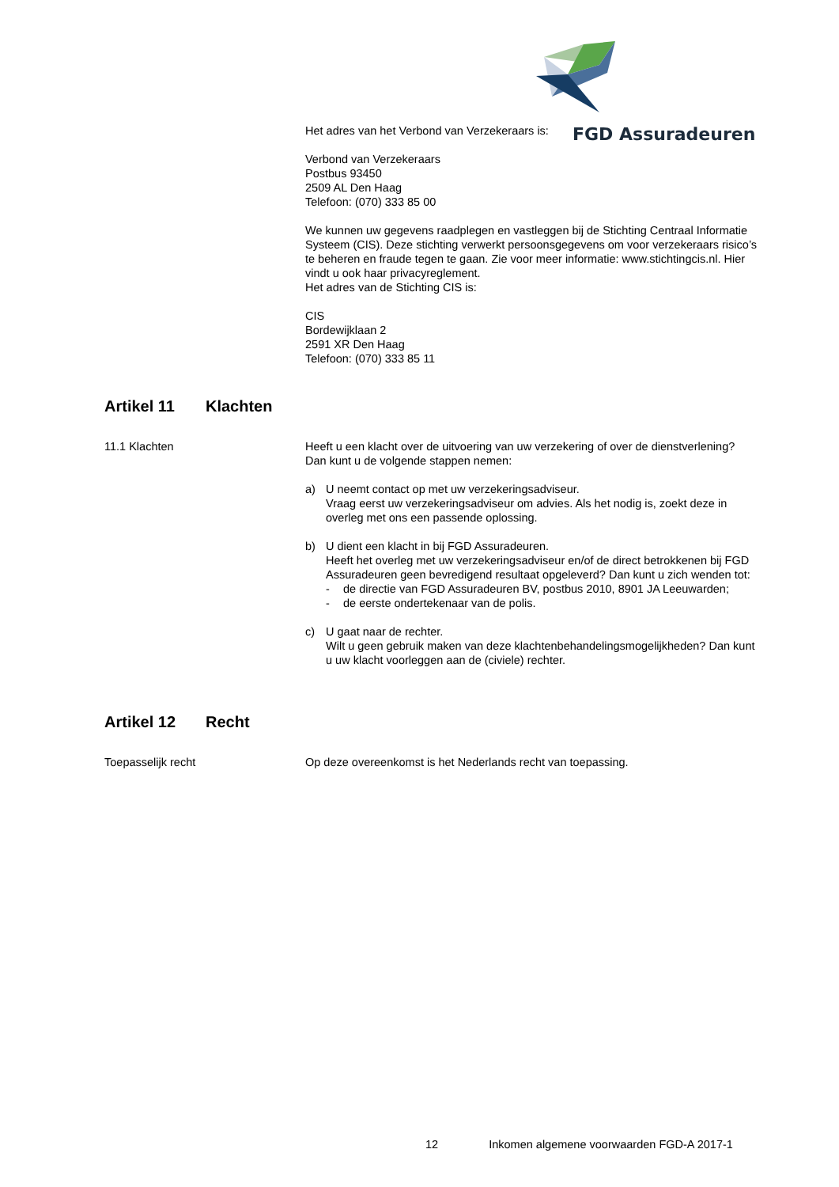FGD Assuradeuren
Het adres van het Verbond van Verzekeraars is:
Verbond van Verzekeraars
Postbus 93450
2509 AL Den Haag
Telefoon: (070) 333 85 00
We kunnen uw gegevens raadplegen en vastleggen bij de Stichting Centraal Informatie Systeem (CIS). Deze stichting verwerkt persoonsgegevens om voor verzekeraars risico’s te beheren en fraude tegen te gaan. Zie voor meer informatie: www.stichtingcis.nl. Hier vindt u ook haar privacyreglement.
Het adres van de Stichting CIS is:
CIS
Bordewijklaan 2
2591 XR Den Haag
Telefoon: (070) 333 85 11
Artikel 11 Klachten
11.1 Klachten Heeft u een klacht over de uitvoering van uw verzekering of over de dienstverlening?
Dan kunt u de volgende stappen nemen:
a) U neemt contact op met uw verzekeringsadviseur.
Vraag eerst uw verzekeringsadviseur om advies. Als het nodig is, zoekt deze in overleg met ons een passende oplossing.
b) U dient een klacht in bij FGD Assuradeuren.
Heeft het overleg met uw verzekeringsadviseur en/of de direct betrokkenen bij FGD Assuradeuren geen bevredigend resultaat opgeleverd? Dan kunt u zich wenden tot:
- de directie van FGD Assuradeuren BV, postbus 2010, 8901 JA Leeuwarden;
- de eerste ondertekenaar van de polis.
c) U gaat naar de rechter.
Wilt u geen gebruik maken van deze klachtenbehandelingsmogelijkheden? Dan kunt u uw klacht voorleggen aan de (civiele) rechter.
Artikel 12 Recht
Toepasselijk recht Op deze overeenkomst is het Nederlands recht van toepassing.
12 Inkomen algemene voorwaarden FGD-A 2017-1